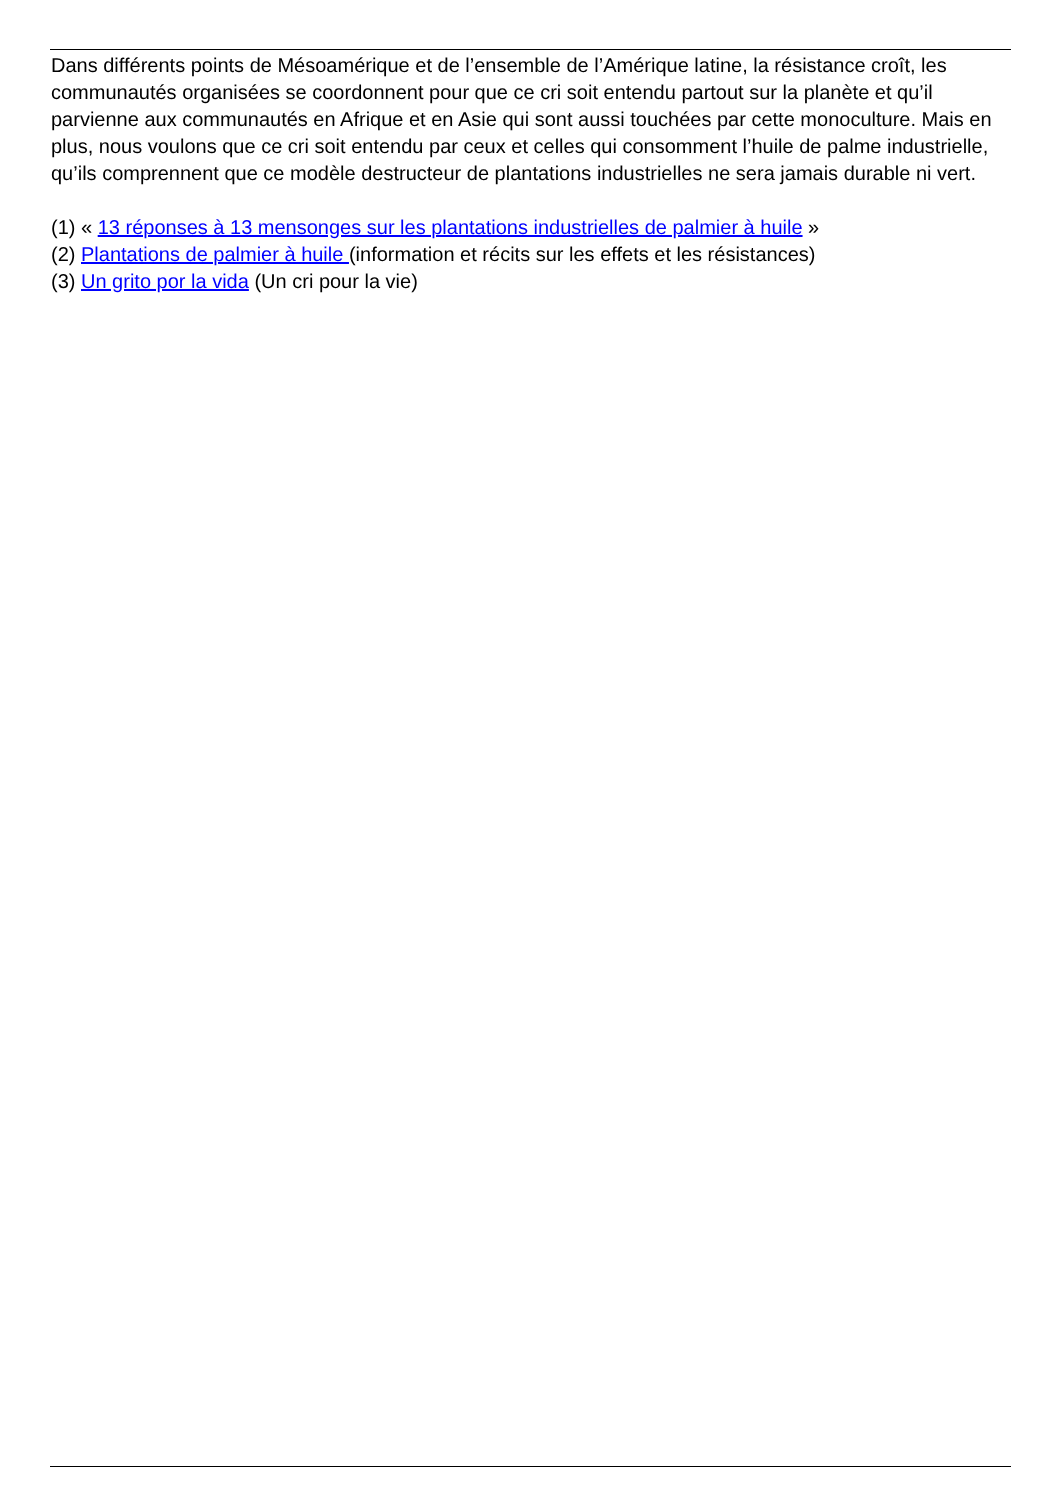Dans différents points de Mésoamérique et de l’ensemble de l’Amérique latine, la résistance croît, les communautés organisées se coordonnent pour que ce cri soit entendu partout sur la planète et qu’il parvienne aux communautés en Afrique et en Asie qui sont aussi touchées par cette monoculture. Mais en plus, nous voulons que ce cri soit entendu par ceux et celles qui consomment l’huile de palme industrielle, qu’ils comprennent que ce modèle destructeur de plantations industrielles ne sera jamais durable ni vert.
(1) « 13 réponses à 13 mensonges sur les plantations industrielles de palmier à huile »
(2) Plantations de palmier à huile (information et récits sur les effets et les résistances)
(3) Un grito por la vida (Un cri pour la vie)